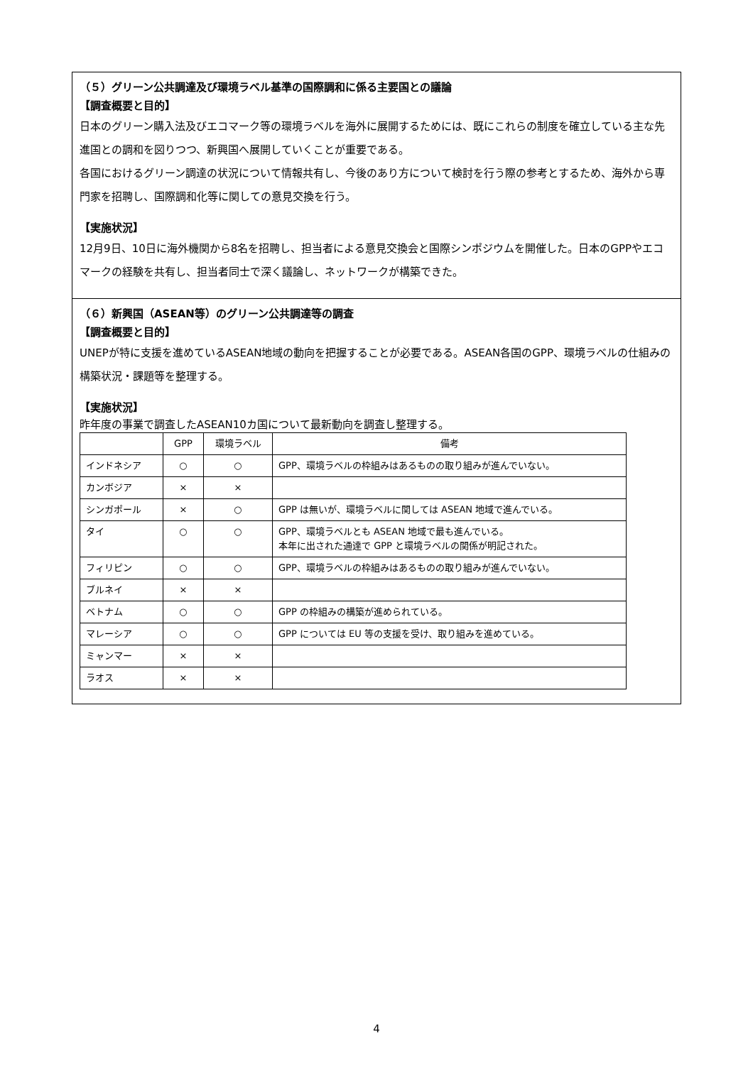（５）グリーン公共調達及び環境ラベル基準の国際調和に係る主要国との議論
【調査概要と目的】
日本のグリーン購入法及びエコマーク等の環境ラベルを海外に展開するためには、既にこれらの制度を確立している主な先進国との調和を図りつつ、新興国へ展開していくことが重要である。
各国におけるグリーン調達の状況について情報共有し、今後のあり方について検討を行う際の参考とするため、海外から専門家を招聘し、国際調和化等に関しての意見交換を行う。
【実施状況】
12月9日、10日に海外機関から8名を招聘し、担当者による意見交換会と国際シンポジウムを開催した。日本のGPPやエコマークの経験を共有し、担当者同士で深く議論し、ネットワークが構築できた。
（６）新興国（ASEAN等）のグリーン公共調達等の調査
【調査概要と目的】
UNEPが特に支援を進めているASEAN地域の動向を把握することが必要である。ASEAN各国のGPP、環境ラベルの仕組みの構築状況・課題等を整理する。
【実施状況】
昨年度の事業で調査したASEAN10カ国について最新動向を調査し整理する。
| | GPP | 環境ラベル | 備考 |
| --- | --- | --- | --- |
| インドネシア | ○ | ○ | GPP、環境ラベルの枠組みはあるものの取り組みが進んでいない。 |
| カンボジア | × | × | |
| シンガポール | × | ○ | GPP は無いが、環境ラベルに関しては ASEAN 地域で進んでいる。 |
| タイ | ○ | ○ | GPP、環境ラベルとも ASEAN 地域で最も進んでいる。 本年に出された通達で GPP と環境ラベルの関係が明記された。 |
| フィリピン | ○ | ○ | GPP、環境ラベルの枠組みはあるものの取り組みが進んでいない。 |
| ブルネイ | × | × | |
| ベトナム | ○ | ○ | GPP の枠組みの構築が進められている。 |
| マレーシア | ○ | ○ | GPP については EU 等の支援を受け、取り組みを進めている。 |
| ミャンマー | × | × | |
| ラオス | × | × | |
4